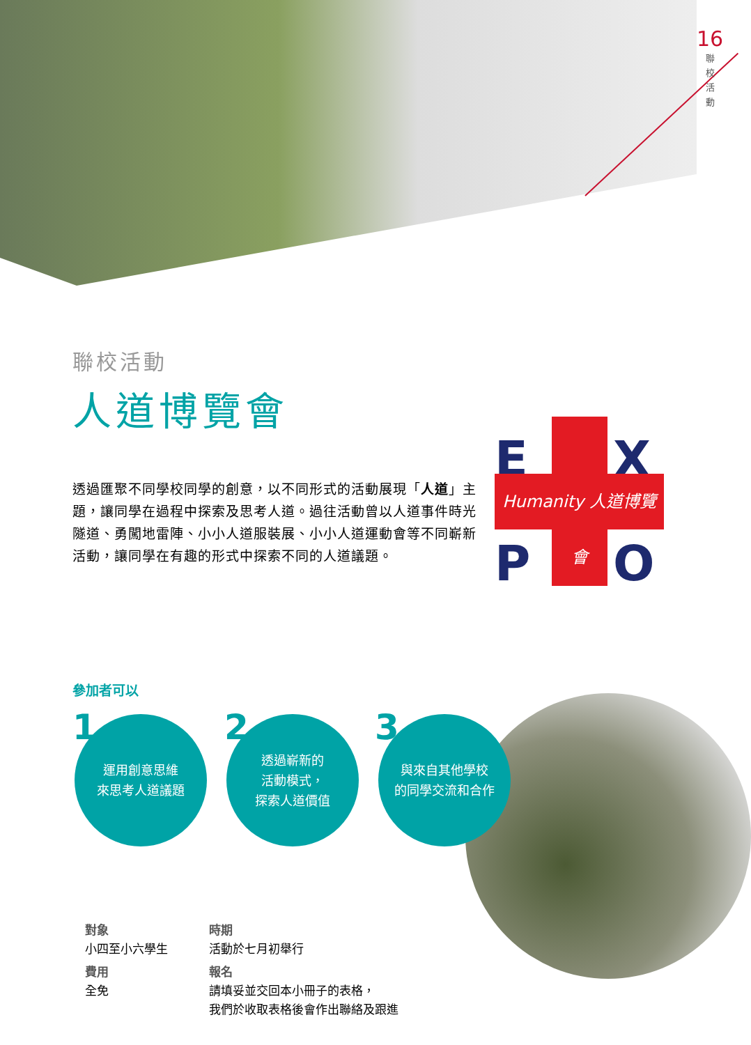16
聯
校
活
動
聯校活動
人道博覽會
透過匯聚不同學校同學的創意，以不同形式的活動展現「人道」主題，讓同學在過程中探索及思考人道。過往活動曾以人道事件時光隧道、勇闖地雷陣、小小人道服裝展、小小人道運動會等不同嶄新活動，讓同學在有趣的形式中探索不同的人道議題。
E X
Humanity 人道博覽會
P O
參加者可以
1
運用創意思維
來思考人道議題
2
透過嶄新的
活動模式，
探索人道價值
3
與來自其他學校
的同學交流和合作
對象
小四至小六學生
費用
全免
時期
活動於七月初舉行
報名
請填妥並交回本小冊子的表格，
我們於收取表格後會作出聯絡及跟進